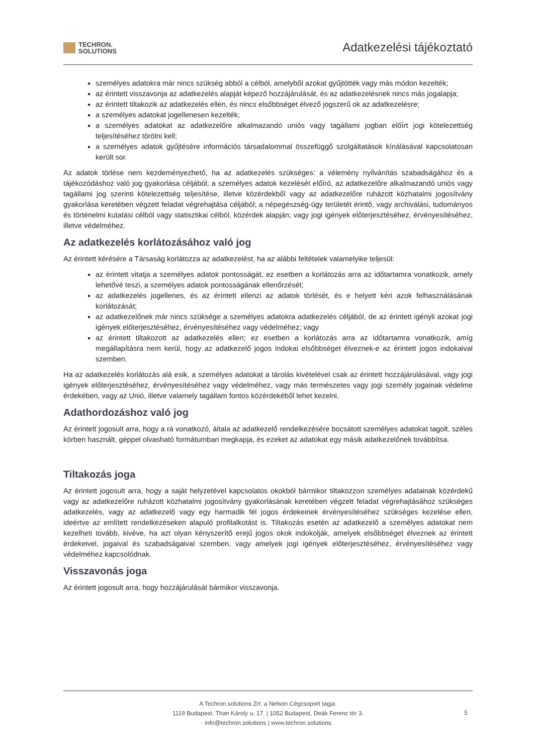TECHRON.
SOLUTIONS
Adatkezelési tájékoztató
személyes adatokra már nincs szükség abból a célból, amelyből azokat gyűjtötték vagy más módon kezelték;
az érintett visszavonja az adatkezelés alapját képező hozzájárulását, és az adatkezelésnek nincs más jogalapja;
az érintett tiltakozik az adatkezelés ellen, és nincs elsőbbséget élvező jogszerű ok az adatkezelésre;
a személyes adatokat jogellenesen kezelték;
a személyes adatokat az adatkezelőre alkalmazandó uniós vagy tagállami jogban előírt jogi kötelezettség teljesítéséhez törölni kell;
a személyes adatok gyűjtésére információs társadalommal összefüggő szolgáltatások kínálásával kapcsolatosan került sor.
Az adatok törlése nem kezdeményezhető, ha az adatkezelés szükséges: a vélemény nyilvánítás szabadságához és a tájékozódáshoz való jog gyakorlása céljából; a személyes adatok kezelését előíró, az adatkezelőre alkalmazandó uniós vagy tagállami jog szerinti kötelezettség teljesítése, illetve közérdekből vagy az adatkezelőre ruházott közhatalmi jogosítvány gyakorlása keretében végzett feladat végrehajtása céljából; a népegészség-ügy területét érintő, vagy archiválási, tudományos és történelmi kutatási célból vagy statisztikai célból, közérdek alapján; vagy jogi igények előterjesztéséhez, érvényesítéséhez, illetve védelméhez.
Az adatkezelés korlátozásához való jog
Az érintett kérésére a Társaság korlátozza az adatkezelést, ha az alábbi feltételek valamelyike teljesül:
az érintett vitatja a személyes adatok pontosságát, ez esetben a korlátozás arra az időtartamra vonatkozik, amely lehetővé teszi, a személyes adatok pontosságának ellenőrzését;
az adatkezelés jogellenes, és az érintett ellenzi az adatok törlését, és e helyett kéri azok felhasználásának korlátozását;
az adatkezelőnek már nincs szüksége a személyes adatokra adatkezelés céljából, de az érintett igényli azokat jogi igények előterjesztéséhez, érvényesítéséhez vagy védelméhez; vagy
az érintett tiltakozott az adatkezelés ellen; ez esetben a korlátozás arra az időtartamra vonatkozik, amíg megállapításra nem kerül, hogy az adatkezelő jogos indokai elsőbbséget élveznek-e az érintett jogos indokaival szemben.
Ha az adatkezelés korlátozás alá esik, a személyes adatokat a tárolás kivételével csak az érintett hozzájárulásával, vagy jogi igények előterjesztéséhez, érvényesítéséhez vagy védelméhez, vagy más természetes vagy jogi személy jogainak védelme érdekében, vagy az Unió, illetve valamely tagállam fontos közérdekéből lehet kezelni.
Adathordozáshoz való jog
Az érintett jogosult arra, hogy a rá vonatkozó, általa az adatkezelő rendelkezésére bocsátott személyes adatokat tagolt, széles körben használt, géppel olvasható formátumban megkapja, és ezeket az adatokat egy másik adatkezelőnek továbbítsa.
Tiltakozás joga
Az érintett jogosult arra, hogy a saját helyzetével kapcsolatos okokból bármikor tiltakozzon személyes adatainak közérdekű vagy az adatkezelőre ruházott közhatalmi jogosítvány gyakorlásának keretében végzett feladat végrehajtásához szükséges adatkezelés, vagy az adatkezelő vagy egy harmadik fél jogos érdekeinek érvényesítéséhez szükséges kezelése ellen, ideértve az említett rendelkezéseken alapuló profilalkotást is. Tiltakozás esetén az adatkezelő a személyes adatokat nem kezelheti tovább, kivéve, ha azt olyan kényszerítő erejű jogos okok indokolják, amelyek elsőbbséget élveznek az érintett érdekeivel, jogaival és szabadságaival szemben, vagy amelyek jogi igények előterjesztéséhez, érvényesítéséhez vagy védelméhez kapcsolódnak.
Visszavonás joga
Az érintett jogosult arra, hogy hozzájárulását bármikor visszavonja.
A Techron.solutions Zrt. a Nelson Cégcsoport tagja.
1119 Budapest, Than Károly u. 17. | 1052 Budapest, Deák Ferenc tér 3.
info@techron.solutions | www.techron.solutions
5